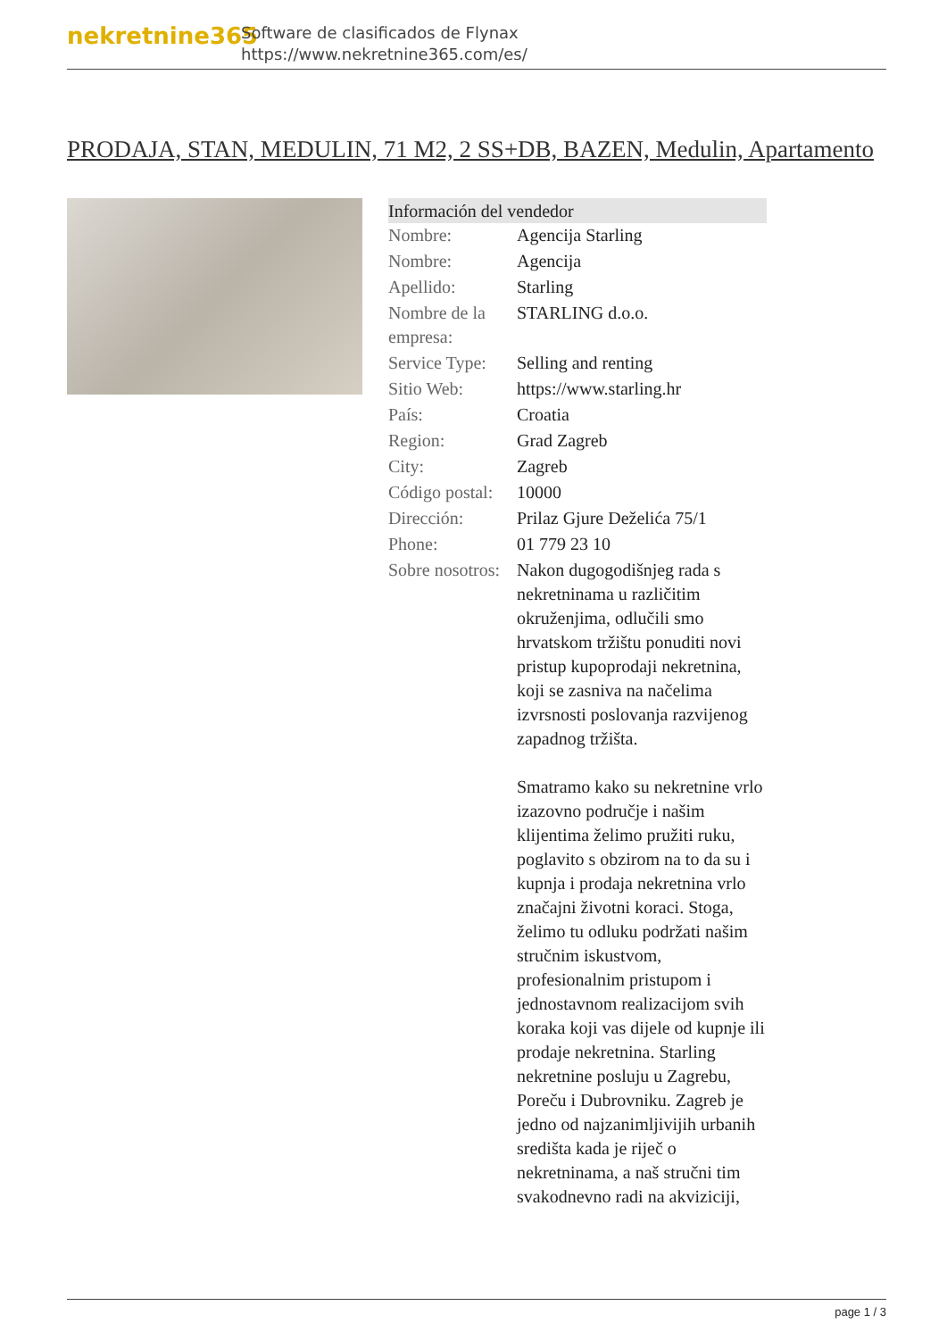nekretnine365
Software de clasificados de Flynax
https://www.nekretnine365.com/es/
PRODAJA, STAN, MEDULIN, 71 M2, 2 SS+DB, BAZEN, Medulin, Apartamento
| Información del vendedor | |
| --- | --- |
| Nombre: | Agencija Starling |
| Nombre: | Agencija |
| Apellido: | Starling |
| Nombre de la empresa: | STARLING d.o.o. |
| Service Type: | Selling and renting |
| Sitio Web: | https://www.starling.hr |
| País: | Croatia |
| Region: | Grad Zagreb |
| City: | Zagreb |
| Código postal: | 10000 |
| Dirección: | Prilaz Gjure Deželića 75/1 |
| Phone: | 01 779 23 10 |
| Sobre nosotros: | Nakon dugogodišnjeg rada s nekretninama u različitim okruženjima, odlučili smo hrvatskom tržištu ponuditi novi pristup kupoprodaji nekretnina, koji se zasniva na načelima izvrsnosti poslovanja razvijenog zapadnog tržišta. Smatramo kako su nekretnine vrlo izazovno područje i našim klijentima želimo pružiti ruku, poglavito s obzirom na to da su i kupnja i prodaja nekretnina vrlo značajni životni koraci. Stoga, želimo tu odluku podržati našim stručnim iskustvom, profesionalnim pristupom i jednostavnom realizacijom svih koraka koji vas dijele od kupnje ili prodaje nekretnina. Starling nekretnine posluju u Zagrebu, Poreču i Dubrovniku. Zagreb je jedno od najzanimljivijih urbanih središta kada je riječ o nekretninama, a naš stručni tim svakodnevno radi na akviziciji, |
page 1 / 3